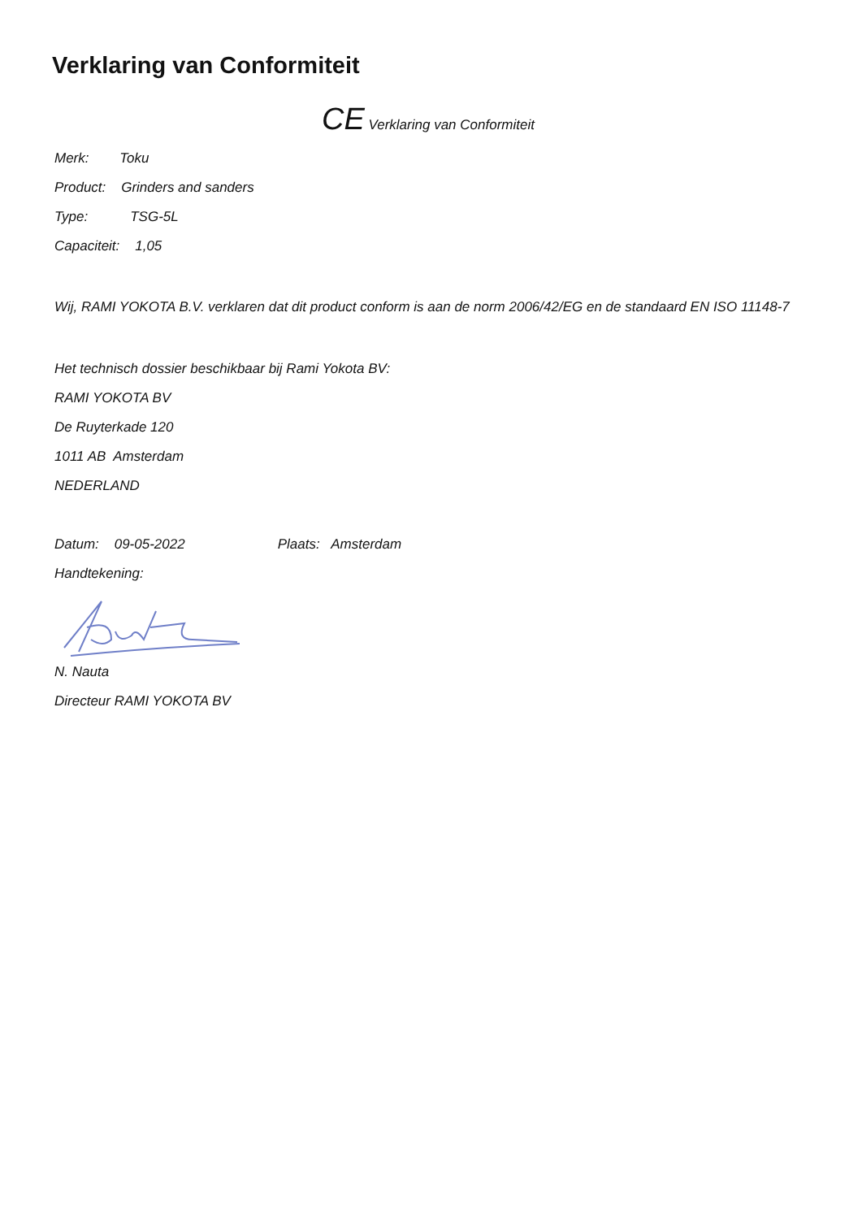Verklaring van Conformiteit
CE Verklaring van Conformiteit
Merk: Toku
Product: Grinders and sanders
Type: TSG-5L
Capaciteit: 1,05
Wij, RAMI YOKOTA B.V. verklaren dat dit product conform is aan de norm 2006/42/EG en de standaard EN ISO 11148-7
Het technisch dossier beschikbaar bij Rami Yokota BV:
RAMI YOKOTA BV
De Ruyterkade 120
1011 AB Amsterdam
NEDERLAND
Datum: 09-05-2022 Plaats: Amsterdam
Handtekening:
N. Nauta
Directeur RAMI YOKOTA BV